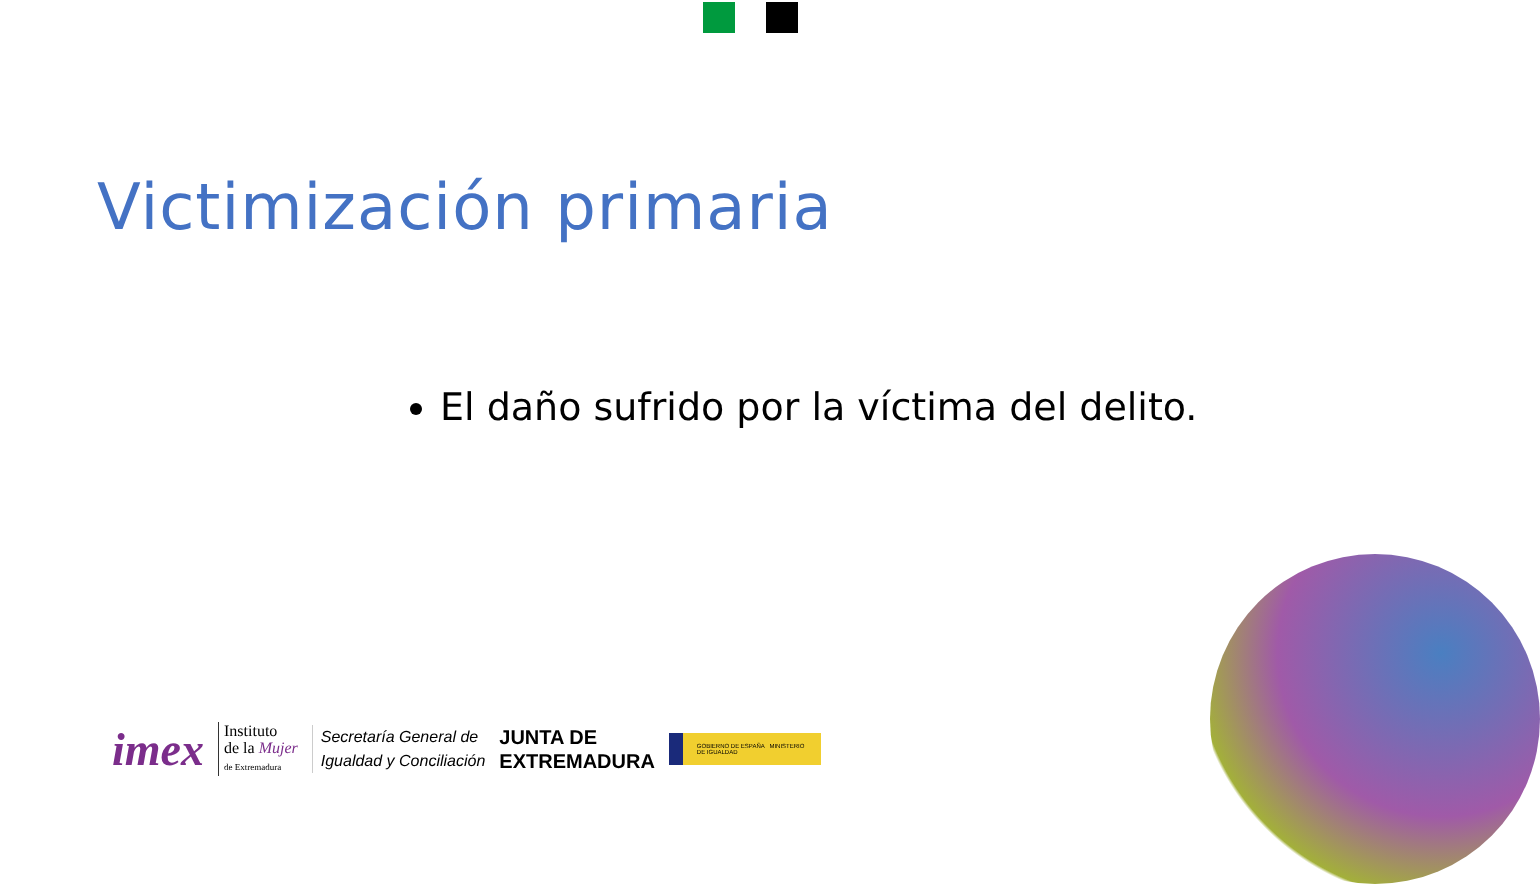Victimización primaria
El daño sufrido por la víctima del delito.
imex
Instituto
de la Mujer
de Extremadura
Secretaría General de
Igualdad y Conciliación
JUNTA DE
EXTREMADURA
GOBIERNO DE ESPAÑA MINISTERIO DE IGUALDAD